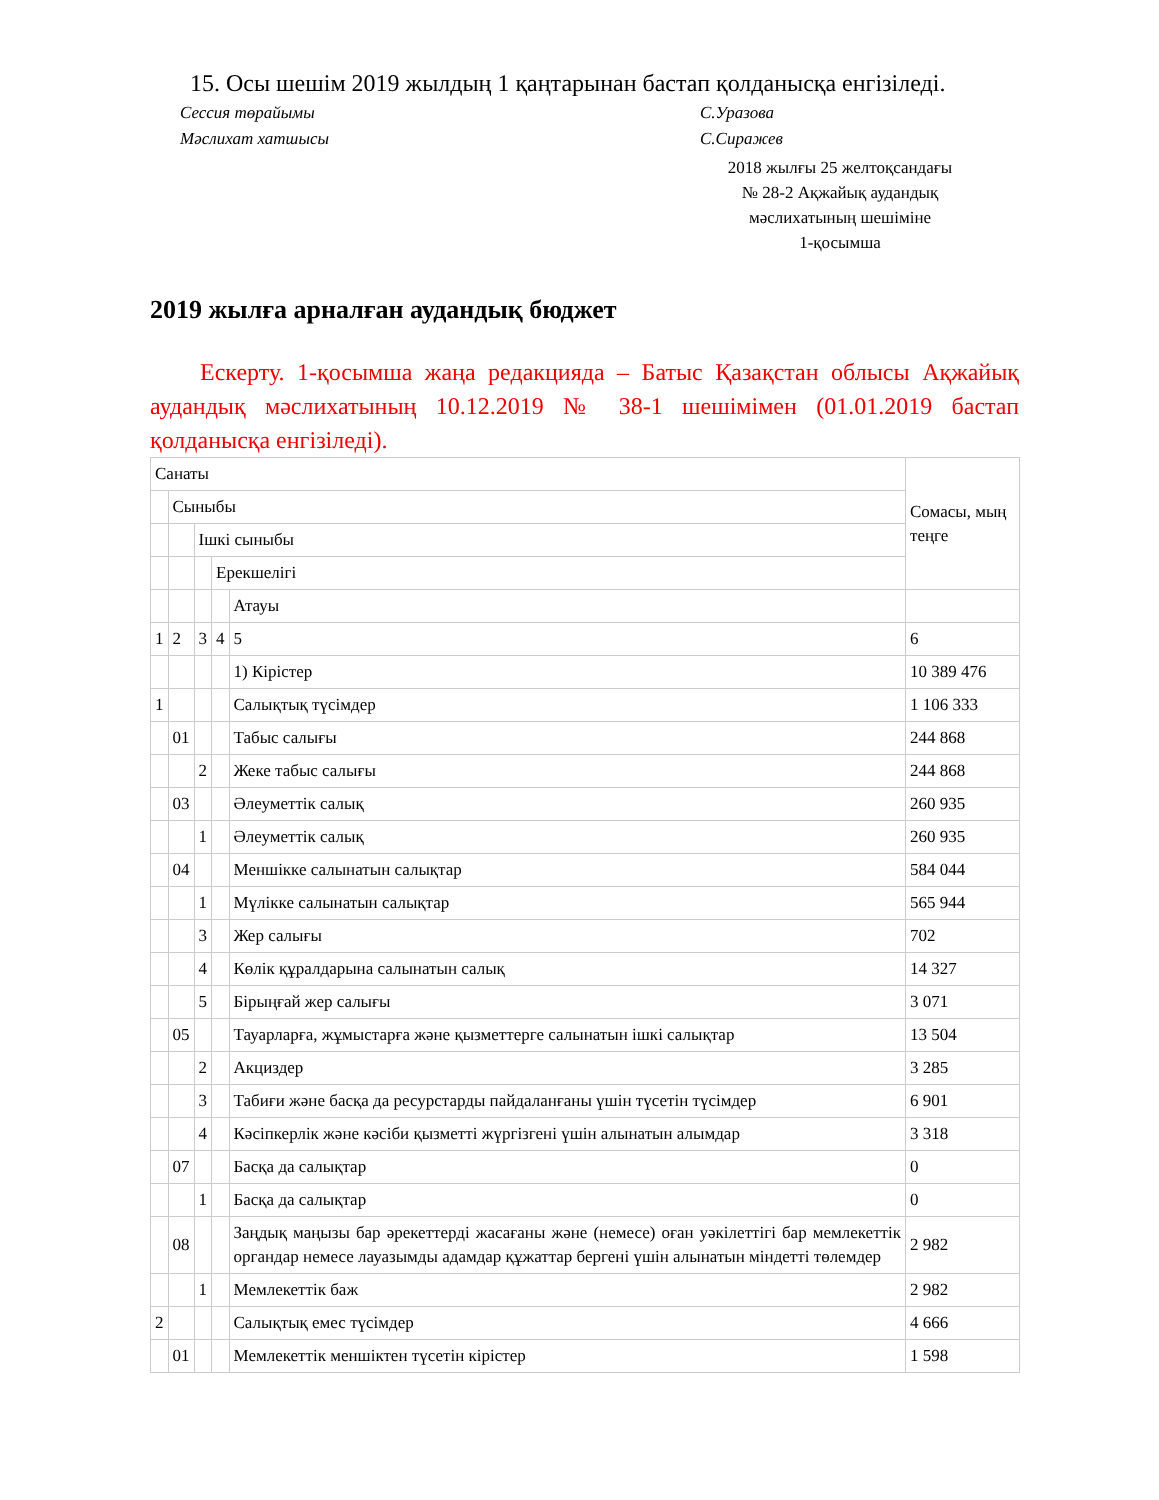15. Осы шешім 2019 жылдың 1 қаңтарынан бастап қолданысқа енгізіледі.
Сессия төрайымы С.Уразова
Мәслихат хатшысы С.Сиражев
2018 жылғы 25 желтоқсандағы
№ 28-2 Ақжайық аудандық
мәслихатының шешіміне
1-қосымша
2019 жылға арналған аудандық бюджет
Ескерту. 1-қосымша жаңа редакцияда – Батыс Қазақстан облысы Ақжайық аудандық мәслихатының 10.12.2019 № 38-1 шешімімен (01.01.2019 бастап қолданысқа енгізіледі).
| Санаты | | | | | Сомасы, мың теңге |
| | Сыныбы | | | | |
| | | Ішкі сыныбы | | | |
| | | | Ерекшелігі | | |
| | | | | Атауы | |
| 1 | 2 | 3 | 4 | 5 | 6 |
| | | | | 1) Кірістер | 10 389 476 |
| 1 | | | | Салықтық түсімдер | 1 106 333 |
| | 01 | | | Табыс салығы | 244 868 |
| | | 2 | | Жеке табыс салығы | 244 868 |
| | 03 | | | Әлеуметтік салық | 260 935 |
| | | 1 | | Әлеуметтік салық | 260 935 |
| | 04 | | | Меншікке салынатын салықтар | 584 044 |
| | | 1 | | Мүлікке салынатын салықтар | 565 944 |
| | | 3 | | Жер салығы | 702 |
| | | 4 | | Көлік құралдарына салынатын салық | 14 327 |
| | | 5 | | Бірыңғай жер салығы | 3 071 |
| | 05 | | | Тауарларға, жұмыстарға және қызметтерге салынатын ішкі салықтар | 13 504 |
| | | 2 | | Акциздер | 3 285 |
| | | 3 | | Табиғи және басқа да ресурстарды пайдаланғаны үшін түсетін түсімдер | 6 901 |
| | | 4 | | Кәсіпкерлік және кәсіби қызметті жүргізгені үшін алынатын алымдар | 3 318 |
| | 07 | | | Басқа да салықтар | 0 |
| | | 1 | | Басқа да салықтар | 0 |
| | 08 | | | Заңдық маңызы бар әрекеттерді жасағаны және (немесе) оған уәкілеттігі бар мемлекеттік органдар немесе лауазымды адамдар құжаттар бергені үшін алынатын міндетті төлемдер | 2 982 |
| | | 1 | | Мемлекеттік баж | 2 982 |
| 2 | | | | Салықтық емес түсімдер | 4 666 |
| | 01 | | | Мемлекеттік меншіктен түсетін кірістер | 1 598 |